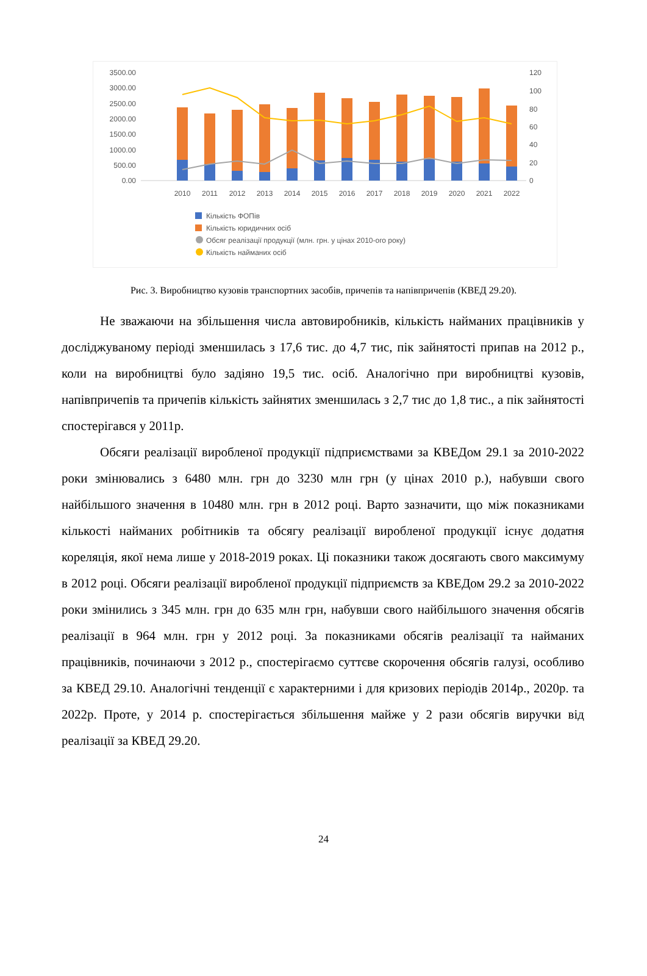3500.00
3000.00
2500.00
2000.00
1500.00
1000.00
500.00
0.00
120
100
80
60
40
20
0
2010
2011
2012
2013
2014
2015
2016
2017
2018
2019
2020
2021
2022
Кількість ФОПів
Кількість юридичних осіб
Обсяг реалізації продукції (млн. грн. у цінах 2010-ого року)
Кількість найманих осіб
Рис. 3. Виробництво кузовів транспортних засобів, причепів та напівпричепів (КВЕД 29.20).
Не зважаючи на збільшення числа автовиробників, кількість найманих працівників у досліджуваному періоді зменшилась з 17,6 тис. до 4,7 тис, пік зайнятості припав на 2012 р., коли на виробництві було задіяно 19,5 тис. осіб. Аналогічно при виробництві кузовів, напівпричепів та причепів кількість зайнятих зменшилась з 2,7 тис до 1,8 тис., а пік зайнятості спостерігався у 2011р.
Обсяги реалізації виробленої продукції підприємствами за КВЕДом 29.1 за 2010-2022 роки змінювались з 6480 млн. грн до 3230 млн грн (у цінах 2010 р.), набувши свого найбільшого значення в 10480 млн. грн в 2012 році. Варто зазначити, що між показниками кількості найманих робітників та обсягу реалізації виробленої продукції існує додатня кореляція, якої нема лише у 2018-2019 роках. Ці показники також досягають свого максимуму в 2012 році. Обсяги реалізації виробленої продукції підприємств за КВЕДом 29.2 за 2010-2022 роки змінились з 345 млн. грн до 635 млн грн, набувши свого найбільшого значення обсягів реалізації в 964 млн. грн у 2012 році. За показниками обсягів реалізації та найманих працівників, починаючи з 2012 р., спостерігаємо суттєве скорочення обсягів галузі, особливо за КВЕД 29.10. Аналогічні тенденції є характерними і для кризових періодів 2014р., 2020р. та 2022р. Проте, у 2014 р. спостерігається збільшення майже у 2 рази обсягів виручки від реалізації за КВЕД 29.20.
24